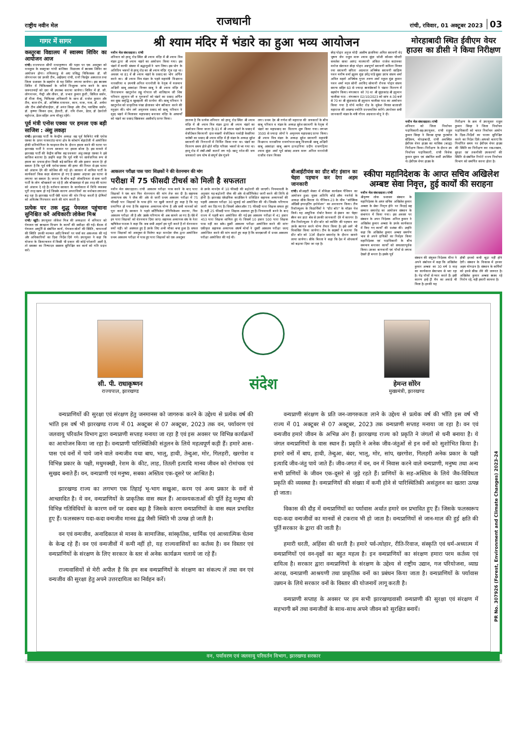राष्ट्रीय नवीन मेल राजधानी रांची, रविवार, 01 अक्टूबर 2023 03
गागर में सागर
कस्तूरबा विद्यालय में स्वास्थ्य शिविर का आयोजन आज
रांची। राज्यपाल सीपी राधाकृष्णन की पहल पर एक अक्टूबर को नामकुम के कस्तूरबा गांधी बालिका विद्यालय में स्वास्थ्य शिविर का आयोजन होगा। तमिलनाडु से आए प्रसिद्ध चिकित्सक डॉ. जी लोगनाथन एवं उनकी टीम, आईएमए रांची, रानी चिल्ड्रेन अस्पताल तथा जिला प्रशासन के सहयोग से यह शिविर लगाया जायेगा। इस स्वास्थ्य शिविर में चिकित्सकों के जरिये निःशुल्क जांच करने के साथ जरूरतमंदों को दवा भी उपलब्ध कराया जायेगा। शिविर में डॉ. जी. लोगनाथन, गैस्ट्रो और लीवर, डॉ. प्रभात कुमार कुंती, सिविल सर्जन, डॉ नीला मैथ्यू, चिकित्सा अधिकारी के साथ डॉ. राजेश कुमार और टीम, बाल रोग, डॉ. अभिषेक रामाधन, कान, नाक, गला, डॉ. अर्चना और टीम ओबीजीवाईएन, डॉ अनंत सिन्हा और टीम, प्लास्टिक सर्जन, डॉ. कृष्णा किंकर दास, ईएनटी, डॉ. रवि रौशन, डेंटल, डॉ देवरोती चट्टोराज, डेंटल सहित अन्य मौजूद रहेंगे।
पूर्व मंत्री एनोस एक्का पर हमला एक बड़ी साजिश : अंशु लकड़ा
रांची। झारखंड पार्टी के केन्द्रीय अध्यक्ष सह पूर्व कैबिनेट मंत्री एनोस एक्का के ऊपर पाकरटांड थाना क्षेत्र के कोबांग बेड़ाटोली में आयोजित हॉकी प्रतियोगिता के फाइनल मैच के दौरान हमला करने की घटना पर झारखंड पार्टी ने राज्य सरकार पर हमला बोला है। इस मामले में झारखंड पार्टी की केंद्रीय सचिव सह प्रवक्ता अंशु लकड़ा एक्का ने इसे साजिश बताया है। उन्होंने कहा कि पूर्व मंत्री पर सार्वजनिक रूप से हमला का प्रयास होना किसी बड़े साजिश की ओर इशारा करता है! हो सकता है कि पूर्व मंत्री एनोस एक्का की हत्या की नियत से इस घटना को अंजाम देने की कोशिश की गई हो। सरकार में शामिल पार्टी के कार्यकर्ता किस कदर बेलगाम हो गए है इसका अंदाजा इस घटना से लगाया जा सकता है। जनता के बीच बढ़ी लोकप्रियता से सत्ता धारी पार्टी के लोग बौखलाते जा रहे हैं और बौखलाहट में इस तरह की घटना को अंजाम दे रहे हैं। वर्तमान सरकार के कार्यकाल में विधि व्यवस्था पूरी तरह खत्म हो गई जिसके कारण अपराधियों का मनोबल लगातार बढ़ रहा है। झारखंड पार्टी ऐसी घटना की घोर निन्दा करती है दोषियों को अविलंब गिरफ्तार करने की मांग करती है।
प्रत्येक घर तक शुद्ध पेयजल पहुंचाना सुनिश्चित करें अधिकारीः लोकेश मिश्र
रांची/ खूंटी। उपायुक्त लोकेश मिश्र की अध्यक्षता में शनिवार को पेयजल एवं स्वच्छता विभाग के कार्यों की समीक्षा की गई। बैठक में पेयजल आपूर्ति से संबंधित कार्य, पेयजल स्रोतों की स्थिति, चापानलों की स्थिति उनकी मरम्मत आदि विषयों पर चर्चा कर आवश्यक की गई और अधिकारियों का दिशा निर्देश दिये गये। उपायुक्त ने कहा कि योजना के क्रियान्वयन में किसी भी प्रकार की कोई परेशानी आती है, तो समस्या का निष्पादन ससमय सुनिश्चित कर कार्य को गति प्रदान करें।
श्री श्याम मंदिर में भंडारे का हुआ भव्य आयोजन
नवीन मेल संवाददाता। रांची
शनिवार को हरमू रोड स्थित श्री श्याम मंदिर में श्री श्याम मित्र मंडल द्वारा श्री श्याम भंडारे का आयोजन किया गया। इस भंडारे में काफी संख्या में श्रद्धालुओं ने भाग लिया। इस भोग के अतिप्रिय भजनों से हरमू रोड का श्री श्याम मंदिर गूंज रहा था। अवसर था 81 वें श्री श्याम भंडारे के प्रसाद का भोग अर्पित करने का। श्री श्याम मित्र मंडल के पहले महामंत्री विश्वनाथ नारसरिया व उपमंत्री अनिल नारनौली के नेतृत्व में यजमान अश्विनी साबू आकांक्षा मित्तल साबू ने श्री श्याम मंदिर में विराजमान खाटूनरेश लड्डू गोपाल जी शालिग्राम जी शिव परिवार हनुमान जी व गुरुजनों को भंडारे का प्रसाद अर्पित कर सुख समृद्धि व खुशहाली की प्रार्थना की। साबू परिवार ने खाटूनरेश को प्राकृतिक पंखा डोलाकर भोग स्वीकार करने की मनुहार की। भोग लगे अमृतमय प्रसाद को साबू परिवार ने वृहद भंडारे में मिलाकर महाप्रसाद बनाकर मंदिर के आचार्यों को भंडारे का प्रसाद खिलाकर आशीर्वाद प्राप्त किया।
ज्ञातव्य है कि प्रत्येक शनिवार को हरमू रोड स्थित श्री श्याम मंदिर में श्री श्याम मित्र मंडल द्वारा श्री श्याम भंडारे का आयोजन किया जाता है। 81 वें श्री श्याम भंडारे के प्रसाद में वेजीटेबल बिरयानी दाल मखनी वेजीटेबल पकोड़ी केसरिया जलेबी का प्रसाद श्री श्याम मंदिर में ही मंडल के अध्यक्ष सुरेश सरावगी की निगरानी में निर्मित किया गया था। भंडारे का वितरण समय होते-होते मंदिर परिसर भक्तों से भर गया था। हरमू रोड में लंबी-लंबी कतारें लग गई। खाटू नरेश की जय जयकारो जय घोष से संपूर्ण छेत्र गूंजने
लगा। प्रथम देव श्री गणेश जी महाराज की जयकारों के बीच साबू परिवार व मंडल के अध्यक्ष सुरेश सरावगी के नेतृत्व में भंडारे का महाप्रसाद का वितरण शुरू किया गया। लगभग 3500 से ज्यादा लोगों ने अमृतमय महाप्रसाद प्राप्त किया। श्री श्याम मित्र मंडल के अध्यक्ष सुरेश सरावगी महामंत्री विश्वनाथ नारसरिया रामगोपाल साबू विजयश्री साबू अश्विनी साबू आकांक्षा साबू श्रवण ढानढनिया प्रदीप राजगढ़िया श्याम सुंदर शर्मा पूर्व सांसद अजय मारू अनिल नारनोली राजीव रंजन मित्तल
स्नेह पोद्दार अनुज मोदी आशीष डालमिया अमित सरावगी वेद भूषण जैन राहुल मारू श्याम सुंदर जोशी कौशल चौधरी कमलेश सावा आनंद मालपानी अंकित राजेश कटारुका मनोज खेतावत स्नेहा पोद्दार अन्नपूर्णा सरावगी कविता मित्तल रमा सरावगी सरिता अग्रवाल अभिषेक सरावगी साहित्य पवन मनीष वर्मा झूलन मुंडा उपेंद्र पांडे सुक्रा उरांव संजय शर्मा अमित महतो अभिषेक गुप्ता तरुण शर्मा नकुल मुंडा कुमार पवन शर्मा मदन सोनी अरविंद सोमानी रौनक पोद्दार संजय सराफ सहित 60 से ज्यादा स्वयंसेवकों ने भंडारा वितरण में सहयोग किया। मंगलवार को 70 वा श्री सुंदरकांड श्री हनुमान चालीसा पाठ : मंगलवार 02/10/2023 को सांय 4:30 बजे से 70 वा श्री सुंदरकांड श्री हनुमान चालीसा पाठ का आयोजन किया गया है नॉर्थ मार्केट रोड के मुकेश मित्तल बालाजी महाराज की अखण्ड ज्योति प्रज्जवलित करेंगे। उपरोक्त सभी जानकारी मंडल के मंत्री गौरव अग्रवाल मोनू ने दी।
मोरहाबादी स्थित ईवीएम वेयर हाउस का डीसी ने किया निरीक्षण
नवीन मेल संवाददाता। रांची
शनिवार को जिला निर्वाचन पदाधिकारी-सह-उपायुक्त, रांची राहुल कुमार सिन्हा ने बिरसा मुण्डा फुटबॉल स्टेडियम, मोरहाबादी, रांची अवस्थित ईवीएम वेयर हाउस का मासिक (बाह्य) निरीक्षण किया। निरीक्षण के दौरान उप निर्वाचन पदाधिकारी, रांची विवेक कुमार सुमन एवं संबंधित कर्मी उपस्थित थे। ईवीएम वेयर हाउस के
निरीक्षण के क्रम में उपायुक्त राहुल कुमार सिन्हा ने जिला निर्वाचन पदाधिकारी को भारत निर्वाचन आयोग के दिशा-निर्देशों का पालन सुनिश्चित करने का निदेश दिये। आपको बताएं कि निर्धारित समय पर ईवीएम वेयर हाउस की स्थिति का निरीक्षण कर रख-रखाव, सुरक्षा एवं तकनीकी उपकरणों की स्थिति से संबंधित रिपोर्ट राज्य निर्वाचन विभाग को समर्पित करना होता है।
आकलन परीक्षा पास पारा शिक्षकों ने की वेतनमान की मांग
परीक्षा में 75 फीसदी टीचर्स को मिली है सफलता
नवीन मेल संवाददाता। रांची आकलन परीक्षा पास करने के बाद पारा शिक्षकों ने एक बार फिर वेतनमान की मांग तेज कर दी है। सहायक अध्यापक संघ ने जैक की ओर से जारी प्रथम आकलन परीक्षा में 75 फीसदी पार शिक्षकों के पास होने पर खुशी जताते हुए कहा है कि यह प्रमाणित हो गया है कि सहायक अध्यापक योग्य हैं और सभी मानकों को पूरा करते हैं। सरकार ने पहले सर्टिफिकेट वेरिफिकेशन कराया, फिर आकलन परीक्षा ली है और उसके परिणाम भी अब सामने आ गए हैं। ऐसे में इन पारा शिक्षकों को वेतनमान दिया जाए। सहायक अध्यापक संघ के नेता ऋषिकेश पाठक ने कहा कि जब सभी अहर्ता हम पूरी करते हैं तो वेतनमान क्यों नहीं। जो असफल हुए हैं उनके लिए अभी मौका बचा हुआ है। सफल पारा शिक्षकों को अक्टूबर से मिलेगा बढ़ा मानदेयः जैक द्वारा आयोजित प्रथम आकलन परीक्षा में पास हुए पारा शिक्षकों को एक अक्टूबर
से उनके मानदेय में 10 फीसदी की बढ़ोतरी की जाएगी। नियमावली के अनुसार यह बढ़ोतरी जैक की ओर से सर्टिफिकेट जारी करने की तिथि से होनी है। झारखंड एकेडमिक काउंसिल ने प्रशिक्षित सहायक अध्यापकों की पहली आकलन परीक्षा 30 जुलाई को आयोजित की थी। जिसके परिणाम जारी कर दिए गए हैं। जिसमें ओवरऑल 75 फीसदी पारा शिक्षक सफल हुए हैं। वहीं 25 फीसदी पारा शिक्षक असफल हुए हैं। नियमावली बनने के बाद राज्य में पहली बार आयोजित की गई इस आकलन परीक्षा में 41 हजार 453 पारा शिक्षक शामिल हुए थे। जिसमें 10 हजार 500 पारा शिक्षक पास नहीं कर सके। दूसरी आकलन परीक्षा आयोजित करने की मांगः एकीकृत सहायक अध्यापक संघर्ष मोर्चा ने दूसरी आकलन परीक्षा जल्द आयोजित करने की मांग करते हुए कहा है कि जल्दबाजी में प्रथम आकलन परीक्षा आयोजित की गई थी।
बीआईटीयंस का ग्रीट बॉट इंसान का चेहरा पहचान कर देगा अहम जानकारी
रांची। बीआइटी मेसरा में वीकेंडर कार्यक्रम पैंथियन का आयोजन हुआ। मुख्य अतिथि बोर्ड ऑफ गवर्नर्स के अध्यक्ष सीके बिरला थे। पैंथियन-23 के थीम "कॉस्मिक ओडिसी इग्नाइटिंग इनोवेशन" का अनावरण किया। टीम रिवॉल्यूशन के विद्यार्थियों ने "ग्रीट बॉट" के मॉडल पेश किये। यह आधुनिक रोबोट कैमरा से इंसान का चेहरा स्कैन कर डाटा बेस से उनकी जानकारी देने में कारगर है। टीम रिवॉल्यूशन ने ग्रीट बॉट को व्यक्ति की पहचान कर उनके स्वागत करने योग्य तैयार किया है। इसे आगे भी विकसित किया जायेगा। टीम के सदस्यों ने बताया कि ग्रीट बॉट को 33वें दीक्षांत समारोह के दौरान सामने लाया जायेगा। सीके बिरला ने कहा कि देश में शोधकार्य को बढ़ावा दिया जा रहा है।
स्कीपा महानिदेशक के आप्त सचिव अखिलेश अम्बष्ट सेवा निवृत्त, हुई कार्यों की सराहना
नवीन मेल संवाददाता। रांची
श्रीकृष्ण लोक प्रशासन संस्थान के महानिदेशक के आप्त सचिव अखिलेश कुमार अम्बष्ट के सेवा निवृत्त होने पर विदाई सह सम्मान समारोह का आयोजन संस्थान के सभागार में किया गया। इस अवसर पर संस्थान के अपर निदेशक अनिल कुमार ने अखिलेश कुमार अम्बष्ट के उनके कार्यकाल में किए गए कार्यों की प्रशंसा की। उन्होंने कहा कि अखिलेश कुमार अम्बष्ट समर्पण भाव से अपने दायित्वों का निर्वहन किया महानिदेशक एवं पदाधिकारी के बीच समन्वय बनाकर कार्यों को सफलतापूर्वक किया। उनका बागवानी एवं पौधों से लगाव देखते ही बनता है। इसके पूर्व
संस्थान की संयुक्त निदेशक मीना ने अपने संबोधन में कहा कि अखिलेश कुमार अम्बष्ट का 30 वर्ष 9 माह का कार्यकाल सेवाभाव से भरा रहा है। पेड़ पौधों से प्यार करते हैं। इसी कारण इन्हें ट्री मैन का अवार्ड भी मिला है। इनकी यह
हॉबी इनको कभी बूढ़ा नहीं होने देगी। संस्थान के विकास में इनका अहम योगदान है। संस्थान के कर्मियों को इनसे सीख लेने की जरूरत है। अखिलेश कुमार अम्बष्ट स्वस्थ रहे निरोग रहे, यही हमारी कामना है।
सी. पी. राधाकृष्णन
राज्यपाल, झारखण्ड
संदेश
हेमन्त सोरेन
मुख्यमंत्री, झारखण्ड
वन्यप्राणियों की सुरक्षा एवं संरक्षण हेतु जनमानस को जागरुक करने के उद्देश्य से प्रत्येक वर्ष की भांति इस वर्ष भी झारखण्ड राज्य में 01 अक्टूबर से 07 अक्टूबर, 2023 तक वन, पर्यावरण एवं जलवायु परिवर्तन विभाग द्वारा वन्यप्राणी सप्ताह मनाया जा रहा है एवं इस अवसर पर विभिन्न कार्यक्रमों का आयोजन किया जा रहा है। वन्यप्राणी पारिस्थितिकी संतुलन के लिये महत्वपूर्ण कड़ी हैं। हमारे आस-पास एवं वनों में पाये जाने वाले वन्यजीव यथा बाघ, भालू, हाथी, तेन्दुआ, मोर, गिलहरी, खरगोश व विभिन्न प्रकार के पक्षी, मधुमक्खी, रेशम के कीट, लाह, तितली इत्यादि मानव जीवन को रोमांचक एवं सुखद बनाते हैं। वन, वन्यप्राणी एवं मनुष्य, सबका अस्तित्व एक-दूसरे पर आश्रित है।
झारखण्ड राज्य का लगभग एक तिहाई भू-भाग सखुआ, करम एवं अन्य प्रकार के वनों से आच्छादित है। ये वन, वन्यप्राणियों के प्राकृतिक वास स्थल हैं। आवश्यकताओं की पूर्ति हेतु मनुष्य की विभिन्न गतिविधियों के कारण वनों पर दबाव बढ़ा है जिसके कारण वन्यप्राणियों के वास स्थल प्रभावित हुए हैं। फलस्वरूप यदा-कदा वन्यजीव मानव द्वंद्व जैसी स्थिति भी उत्पन्न हो जाती है।
वन एवं वन्यजीव, अनादिकाल से मानव के सामाजिक, सांस्कृतिक, धार्मिक एवं आध्यात्मिक चेतना के केन्द्र रहे हैं। वन एवं वन्यजीवों में कमी नहीं हो, यह राज्यवासियों का कर्तव्य है। वन विस्तार एवं वन्यप्राणियों के संरक्षण के लिए सरकार के स्तर से अनेक कार्यक्रम चलाये जा रहे हैं।
राज्यवासियों से मेरी अपील है कि हम सब वन्यप्राणियों के संरक्षण का संकल्प लें तथा वन एवं वन्यजीव की सुरक्षा हेतु अपने उत्तरदायित्व का निर्वहन करें।
वन्यप्राणी संरक्षण के प्रति जन-जागरुकता लाने के उद्देश्य से प्रत्येक वर्ष की भाँति इस वर्ष भी राज्य में 01 अक्टूबर से 07 अक्टूबर, 2023 तक वन्यप्राणी सप्ताह मनाया जा रहा है। वन एवं वन्यजीव हमारे जीवन के अभिन्न अंग हैं। झारखण्ड राज्य को प्रकृति ने जंगलों से धनी बनाया है। ये जंगल वन्यप्राणियों के वास स्थान हैं। प्रकृति ने अनेक जीव-जंतुओं से इन वनों को सुशोभित किया है। हमारे वनों में बाघ, हाथी, तेन्दुआ, बंदर, भालू, मोर, सांप, खरगोश, गिलहरी अनेक प्रकार के पक्षी इत्यादि जीव-जंतु पाये जाते हैं। जीव-जगत में वन, वन में निवास करने वाले वन्यप्राणी, मनुष्य तथा अन्य सभी प्राणियों के जीवन एक-दूसरे से जुड़े रहते हैं। प्राणियों के सह-अस्तित्व के लिये जैव-विविधता प्रकृति की व्यवस्था है। वन्यप्राणियों की संख्या में कमी होने से पारिस्थितिकी असंतुलन का खतरा उत्पन्न हो जाता।
विकास की दौड़ में वन्यप्राणियों का पर्यावास अर्थात हमारे वन प्रभावित हुए हैं। जिसके फलस्वरूप यदा-कदा वन्यजीवों का मानवों से टकराव भी हो जाता है। वन्यप्राणियों से जान-माल की हुई क्षति की पूर्ति सरकार के द्वारा की जाती है।
हमारी धरती, अहिंसा की धरती है। हमारे पर्व-त्योहार, रीति-रिवाज, संस्कृति एवं धर्म-अध्यात्म में वन्यप्राणियों एवं वन-वृक्षों का बहुत महत्व है। इन वन्यप्राणियों का संरक्षण हमारा परम कर्तव्य एवं दायित्व है। सरकार द्वारा वन्यप्राणियों के संरक्षण के उद्देश्य से राष्ट्रीय उद्यान, गज परियोजना, व्याघ्र आरक्ष, वन्यप्राणी आश्रयणी तथा प्राकृतिक वनों का प्रबंधन किया जाता है। वन्यप्राणियों के पर्यावास उन्नयन के लिये सरकार वनों के विस्तार की योजनायें लागू करती है।
वन्यप्राणी सप्ताह के अवसर पर हम सभी झारखण्डवासी वन्यप्राणी की सुरक्षा एवं संरक्षण में सहभागी बनें तथा वन्यजीवों के साथ-साथ अपने जीवन को सुरक्षित बनायें।
PR No. 307926 (Forest, Environment and Climate Changes) 2023-24
वन, पर्यावरण एवं जलवायु परिवर्तन विभाग, झारखण्ड सरकार